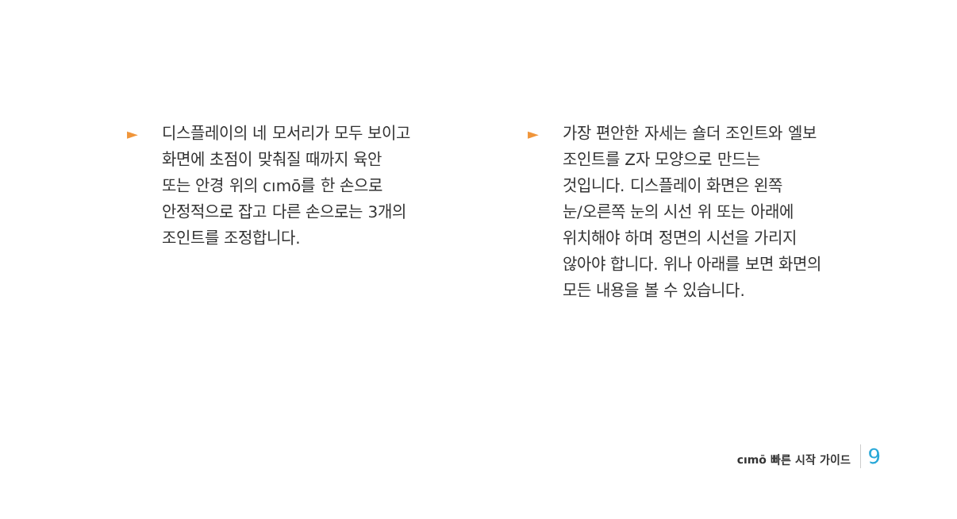► 디스플레이의 네 모서리가 모두 보이고
화면에 초점이 맞춰질 때까지 육안
또는 안경 위의 cımō를 한 손으로
안정적으로 잡고 다른 손으로는 3개의
조인트를 조정합니다.
► 가장 편안한 자세는 숄더 조인트와 엘보
조인트를 Z자 모양으로 만드는
것입니다. 디스플레이 화면은 왼쪽
눈/오른쪽 눈의 시선 위 또는 아래에
위치해야 하며 정면의 시선을 가리지
않아야 합니다. 위나 아래를 보면 화면의
모든 내용을 볼 수 있습니다.
cımō 빠른 시작 가이드 9